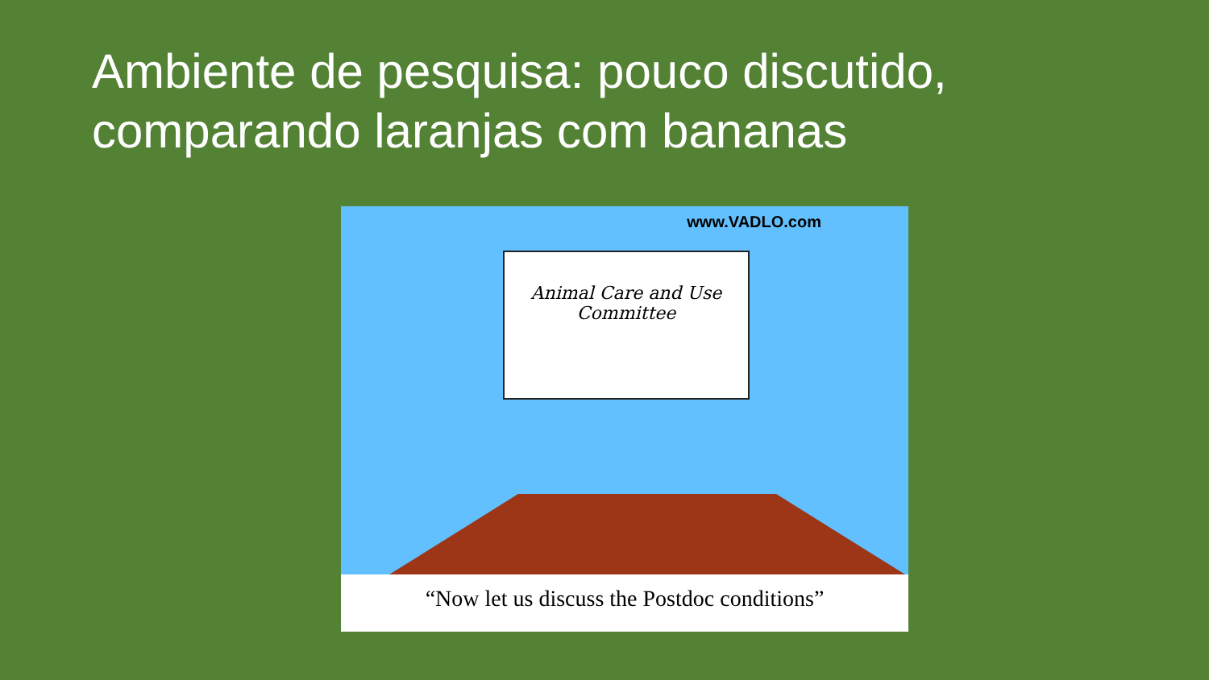Ambiente de pesquisa: pouco discutido,
comparando laranjas com bananas
www.VADLO.com
Animal Care and Use
Committee
“Now let us discuss the Postdoc conditions”